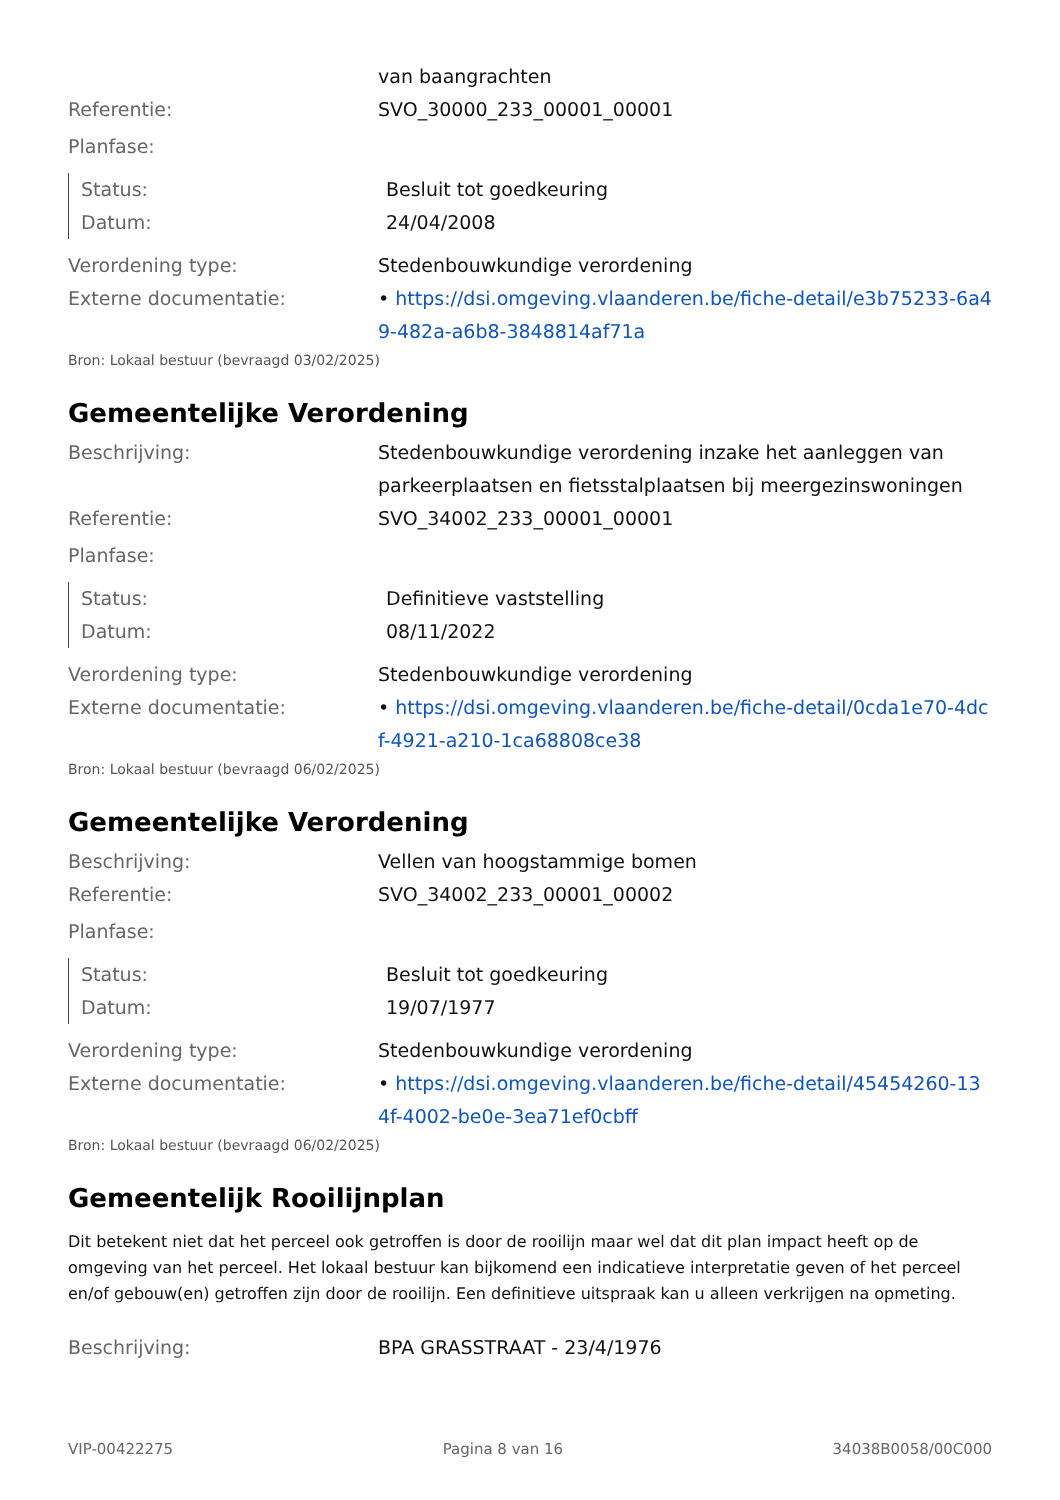van baangrachten
Referentie: SVO_30000_233_00001_00001
Planfase:
Status: Besluit tot goedkeuring
Datum: 24/04/2008
Verordening type: Stedenbouwkundige verordening
Externe documentatie: • https://dsi.omgeving.vlaanderen.be/fiche-detail/e3b75233-6a49-482a-a6b8-3848814af71a
Bron: Lokaal bestuur (bevraagd 03/02/2025)
Gemeentelijke Verordening
Beschrijving: Stedenbouwkundige verordening inzake het aanleggen van parkeerplaatsen en fietsstalplaatsen bij meergezinswoningen
Referentie: SVO_34002_233_00001_00001
Planfase:
Status: Definitieve vaststelling
Datum: 08/11/2022
Verordening type: Stedenbouwkundige verordening
Externe documentatie: • https://dsi.omgeving.vlaanderen.be/fiche-detail/0cda1e70-4dcf-4921-a210-1ca68808ce38
Bron: Lokaal bestuur (bevraagd 06/02/2025)
Gemeentelijke Verordening
Beschrijving: Vellen van hoogstammige bomen
Referentie: SVO_34002_233_00001_00002
Planfase:
Status: Besluit tot goedkeuring
Datum: 19/07/1977
Verordening type: Stedenbouwkundige verordening
Externe documentatie: • https://dsi.omgeving.vlaanderen.be/fiche-detail/45454260-134f-4002-be0e-3ea71ef0cbff
Bron: Lokaal bestuur (bevraagd 06/02/2025)
Gemeentelijk Rooilijnplan
Dit betekent niet dat het perceel ook getroffen is door de rooilijn maar wel dat dit plan impact heeft op de omgeving van het perceel. Het lokaal bestuur kan bijkomend een indicatieve interpretatie geven of het perceel en/of gebouw(en) getroffen zijn door de rooilijn. Een definitieve uitspraak kan u alleen verkrijgen na opmeting.
Beschrijving: BPA GRASSTRAAT - 23/4/1976
VIP-00422275 Pagina 8 van 16 34038B0058/00C000